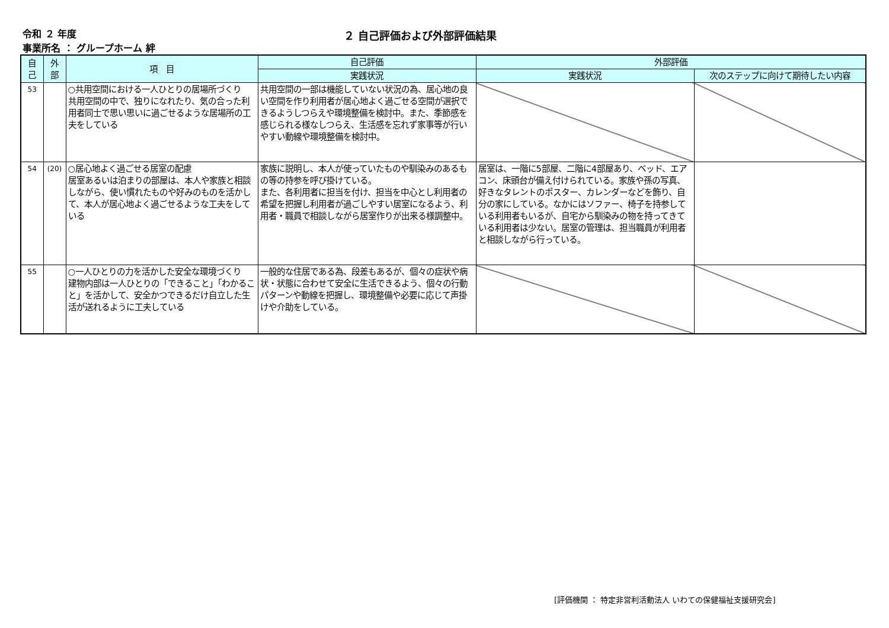令和 ２ 年度
事業所名 ： グループホーム 絆
２ 自己評価および外部評価結果
| 自 己 | 外 部 | 項 目 | 自己評価 | 外部評価 | |
| --- | --- | --- | --- | --- | --- |
| | | | 実践状況 | 実践状況 | 次のステップに向けて期待したい内容 |
| 53 | | ○共用空間における一人ひとりの居場所づくり 共用空間の中で、独りになれたり、気の合った利用者同士で思い思いに過ごせるような居場所の工夫をしている | 共用空間の一部は機能していない状況の為、居心地の良い空間を作り利用者が居心地よく過ごせる空間が選択できるようしつらえや環境整備を検討中。また、季節感を感じられる様なしつらえ、生活感を忘れず家事等が行いやすい動線や環境整備を検討中。 | | |
| 54 | (20) | ○居心地よく過ごせる居室の配慮 居室あるいは泊まりの部屋は、本人や家族と相談しながら、使い慣れたものや好みのものを活かして、本人が居心地よく過ごせるような工夫をしている | 家族に説明し、本人が使っていたものや馴染みのあるもの等の持参を呼び掛けている。 また、各利用者に担当を付け、担当を中心とし利用者の希望を把握し利用者が過ごしやすい居室になるよう、利用者・職員で相談しながら居室作りが出来る様調整中。 | 居室は、一階に5部屋、二階に4部屋あり、ベッド、エアコン、床頭台が備え付けられている。家族や孫の写真、好きなタレントのポスター、カレンダーなどを飾り、自分の家にしている。なかにはソファー、椅子を持参している利用者もいるが、自宅から馴染みの物を持ってきている利用者は少ない。居室の管理は、担当職員が利用者と相談しながら行っている。 | |
| 55 | | ○一人ひとりの力を活かした安全な環境づくり 建物内部は一人ひとりの「できること」「わかること」を活かして、安全かつできるだけ自立した生活が送れるように工夫している | 一般的な住居である為、段差もあるが、個々の症状や病状・状態に合わせて安全に生活できるよう、個々の行動パターンや動線を把握し、環境整備や必要に応じて声掛けや介助をしている。 | | |
[評価機関 ： 特定非営利活動法人 いわての保健福祉支援研究会]